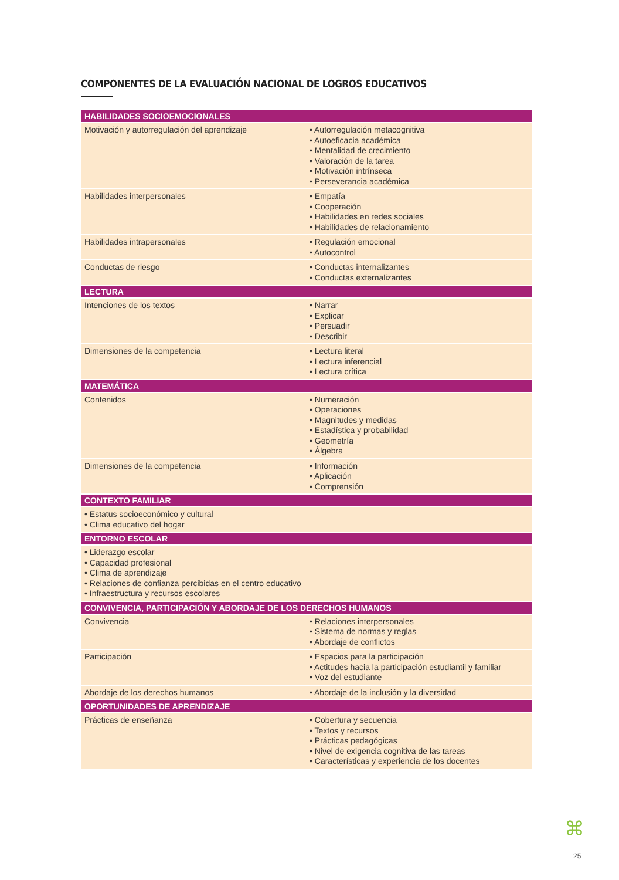COMPONENTES DE LA EVALUACIÓN NACIONAL DE LOGROS EDUCATIVOS
| HABILIDADES SOCIOEMOCIONALES | |
| --- | --- |
| Motivación y autorregulación del aprendizaje | • Autorregulación metacognitiva • Autoeficacia académica • Mentalidad de crecimiento • Valoración de la tarea • Motivación intrínseca • Perseverancia académica |
| Habilidades interpersonales | • Empatía • Cooperación • Habilidades en redes sociales • Habilidades de relacionamiento |
| Habilidades intrapersonales | • Regulación emocional • Autocontrol |
| Conductas de riesgo | • Conductas internalizantes • Conductas externalizantes |
| LECTURA | |
| Intenciones de los textos | • Narrar • Explicar • Persuadir • Describir |
| Dimensiones de la competencia | • Lectura literal • Lectura inferencial • Lectura crítica |
| MATEMÁTICA | |
| Contenidos | • Numeración • Operaciones • Magnitudes y medidas • Estadística y probabilidad • Geometría • Álgebra |
| Dimensiones de la competencia | • Información • Aplicación • Comprensión |
| CONTEXTO FAMILIAR | |
| • Estatus socioeconómico y cultural • Clima educativo del hogar | |
| ENTORNO ESCOLAR | |
| • Liderazgo escolar • Capacidad profesional • Clima de aprendizaje • Relaciones de confianza percibidas en el centro educativo • Infraestructura y recursos escolares | |
| CONVIVENCIA, PARTICIPACIÓN Y ABORDAJE DE LOS DERECHOS HUMANOS | |
| Convivencia | • Relaciones interpersonales • Sistema de normas y reglas • Abordaje de conflictos |
| Participación | • Espacios para la participación • Actitudes hacia la participación estudiantil y familiar • Voz del estudiante |
| Abordaje de los derechos humanos | • Abordaje de la inclusión y la diversidad |
| OPORTUNIDADES DE APRENDIZAJE | |
| Prácticas de enseñanza | • Cobertura y secuencia • Textos y recursos • Prácticas pedagógicas • Nivel de exigencia cognitiva de las tareas • Características y experiencia de los docentes |
⌘
25